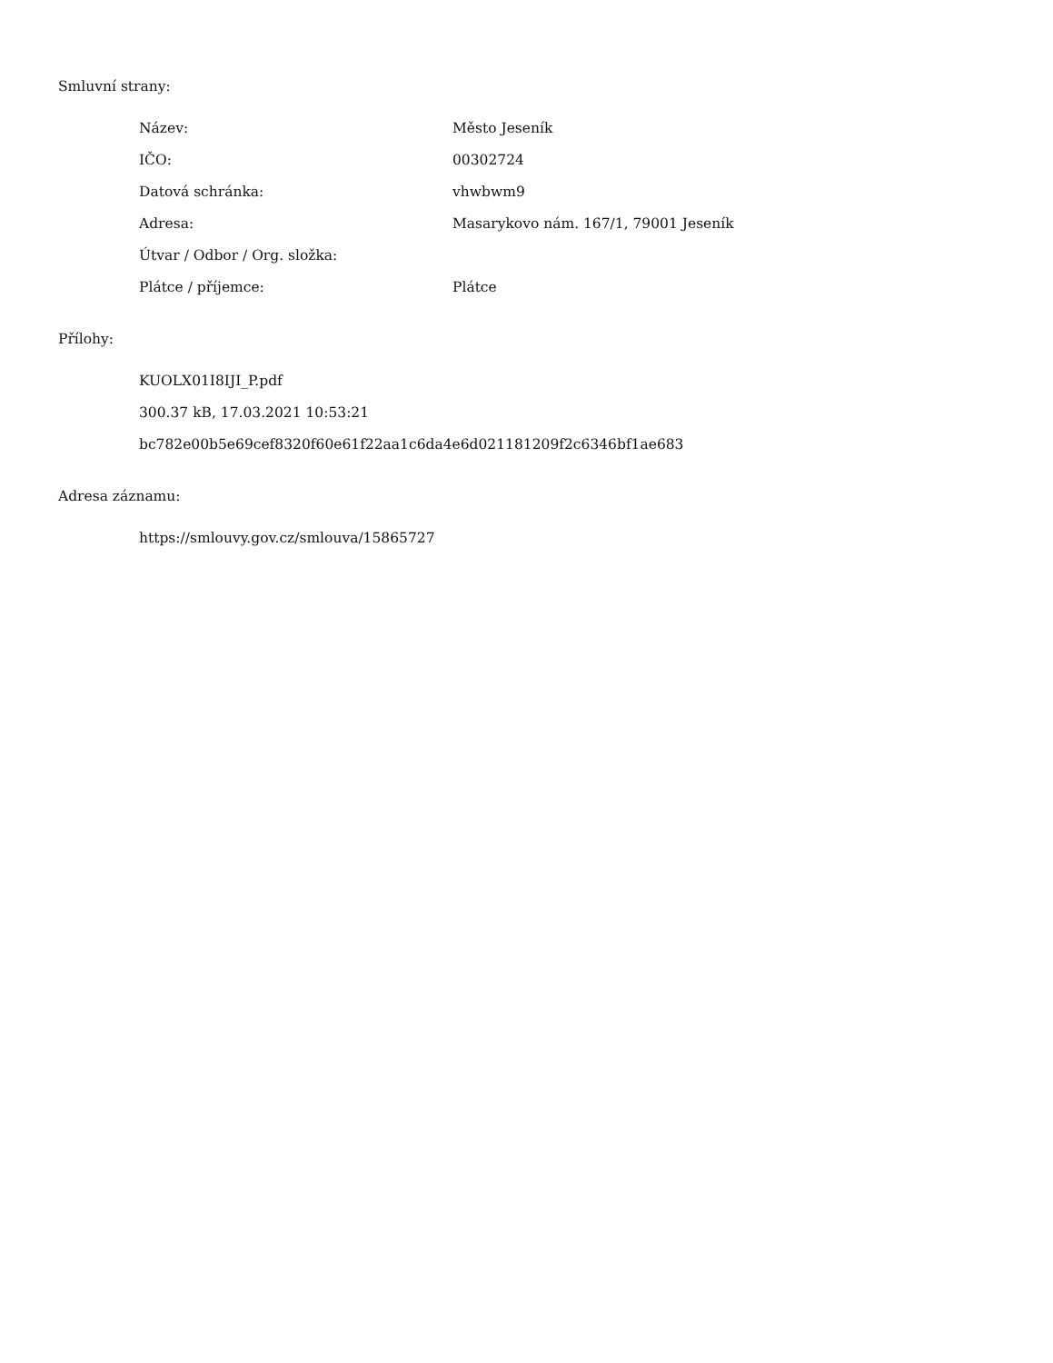Smluvní strany:
| Název: | Město Jeseník |
| IČO: | 00302724 |
| Datová schránka: | vhwbwm9 |
| Adresa: | Masarykovo nám. 167/1, 79001 Jeseník |
| Útvar / Odbor / Org. složka: | |
| Plátce / příjemce: | Plátce |
Přílohy:
KUOLX01I8IJI_P.pdf
300.37 kB, 17.03.2021 10:53:21
bc782e00b5e69cef8320f60e61f22aa1c6da4e6d021181209f2c6346bf1ae683
Adresa záznamu:
https://smlouvy.gov.cz/smlouva/15865727